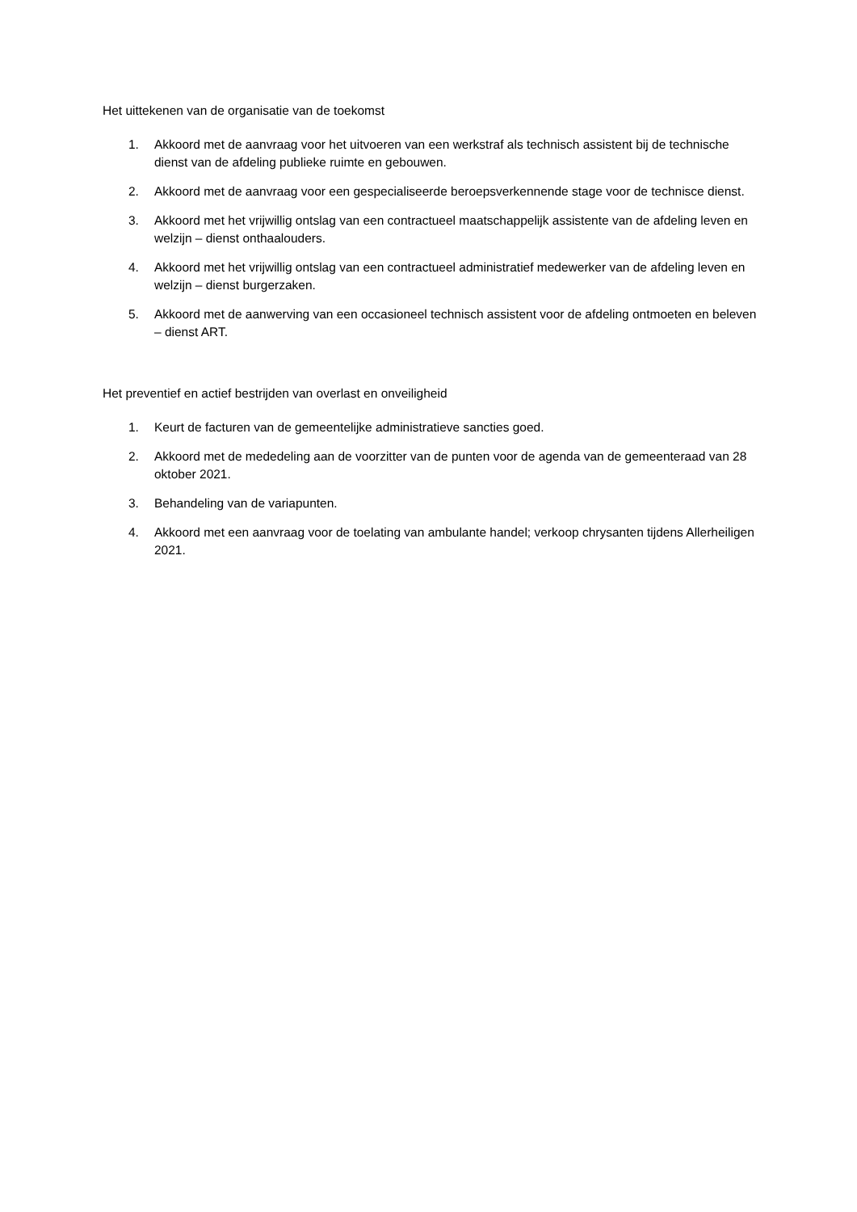Het uittekenen van de organisatie van de toekomst
1. Akkoord met de aanvraag voor het uitvoeren van een werkstraf als technisch assistent bij de technische dienst van de afdeling publieke ruimte en gebouwen.
2. Akkoord met de aanvraag voor een gespecialiseerde beroepsverkennende stage voor de technisce dienst.
3. Akkoord met het vrijwillig ontslag van een contractueel maatschappelijk assistente van de afdeling leven en welzijn – dienst onthaalouders.
4. Akkoord met het vrijwillig ontslag van een contractueel administratief medewerker van de afdeling leven en welzijn – dienst burgerzaken.
5. Akkoord met de aanwerving van een occasioneel technisch assistent voor de afdeling ontmoeten en beleven – dienst ART.
Het preventief en actief bestrijden van overlast en onveiligheid
1. Keurt de facturen van de gemeentelijke administratieve sancties goed.
2. Akkoord met de mededeling aan de voorzitter van de punten voor de agenda van de gemeenteraad van 28 oktober 2021.
3. Behandeling van de variapunten.
4. Akkoord met een aanvraag voor de toelating van ambulante handel; verkoop chrysanten tijdens Allerheiligen 2021.